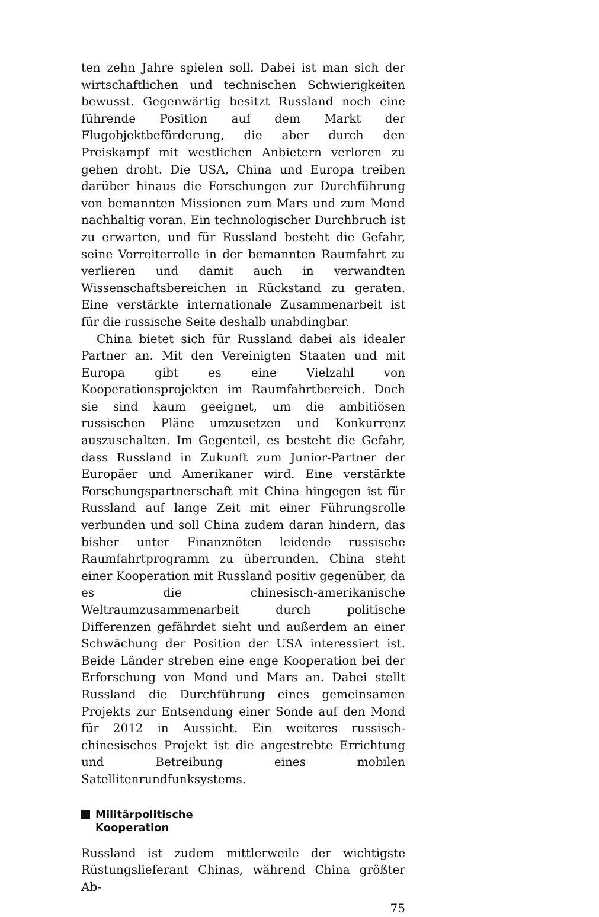ten zehn Jahre spielen soll. Dabei ist man sich der wirtschaftlichen und technischen Schwierigkeiten bewusst. Gegenwärtig besitzt Russland noch eine führende Position auf dem Markt der Flugobjektbeförderung, die aber durch den Preiskampf mit westlichen Anbietern verloren zu gehen droht. Die USA, China und Europa treiben darüber hinaus die Forschungen zur Durchführung von bemannten Missionen zum Mars und zum Mond nachhaltig voran. Ein technologischer Durchbruch ist zu erwarten, und für Russland besteht die Gefahr, seine Vorreiterrolle in der bemannten Raumfahrt zu verlieren und damit auch in verwandten Wissenschaftsbereichen in Rückstand zu geraten. Eine verstärkte internationale Zusammenarbeit ist für die russische Seite deshalb unabdingbar.
China bietet sich für Russland dabei als idealer Partner an. Mit den Vereinigten Staaten und mit Europa gibt es eine Vielzahl von Kooperationsprojekten im Raumfahrtbereich. Doch sie sind kaum geeignet, um die ambitiösen russischen Pläne umzusetzen und Konkurrenz auszuschalten. Im Gegenteil, es besteht die Gefahr, dass Russland in Zukunft zum Junior-Partner der Europäer und Amerikaner wird. Eine verstärkte Forschungspartnerschaft mit China hingegen ist für Russland auf lange Zeit mit einer Führungsrolle verbunden und soll China zudem daran hindern, das bisher unter Finanznöten leidende russische Raumfahrtprogramm zu überrunden. China steht einer Kooperation mit Russland positiv gegenüber, da es die chinesisch-amerikanische Weltraumzusammenarbeit durch politische Differenzen gefährdet sieht und außerdem an einer Schwächung der Position der USA interessiert ist. Beide Länder streben eine enge Kooperation bei der Erforschung von Mond und Mars an. Dabei stellt Russland die Durchführung eines gemeinsamen Projekts zur Entsendung einer Sonde auf den Mond für 2012 in Aussicht. Ein weiteres russisch-chinesisches Projekt ist die angestrebte Errichtung und Betreibung eines mobilen Satellitenrundfunksystems.
Militärpolitische
Kooperation
Russland ist zudem mittlerweile der wichtigste Rüstungslieferant Chinas, während China größter Ab-
75